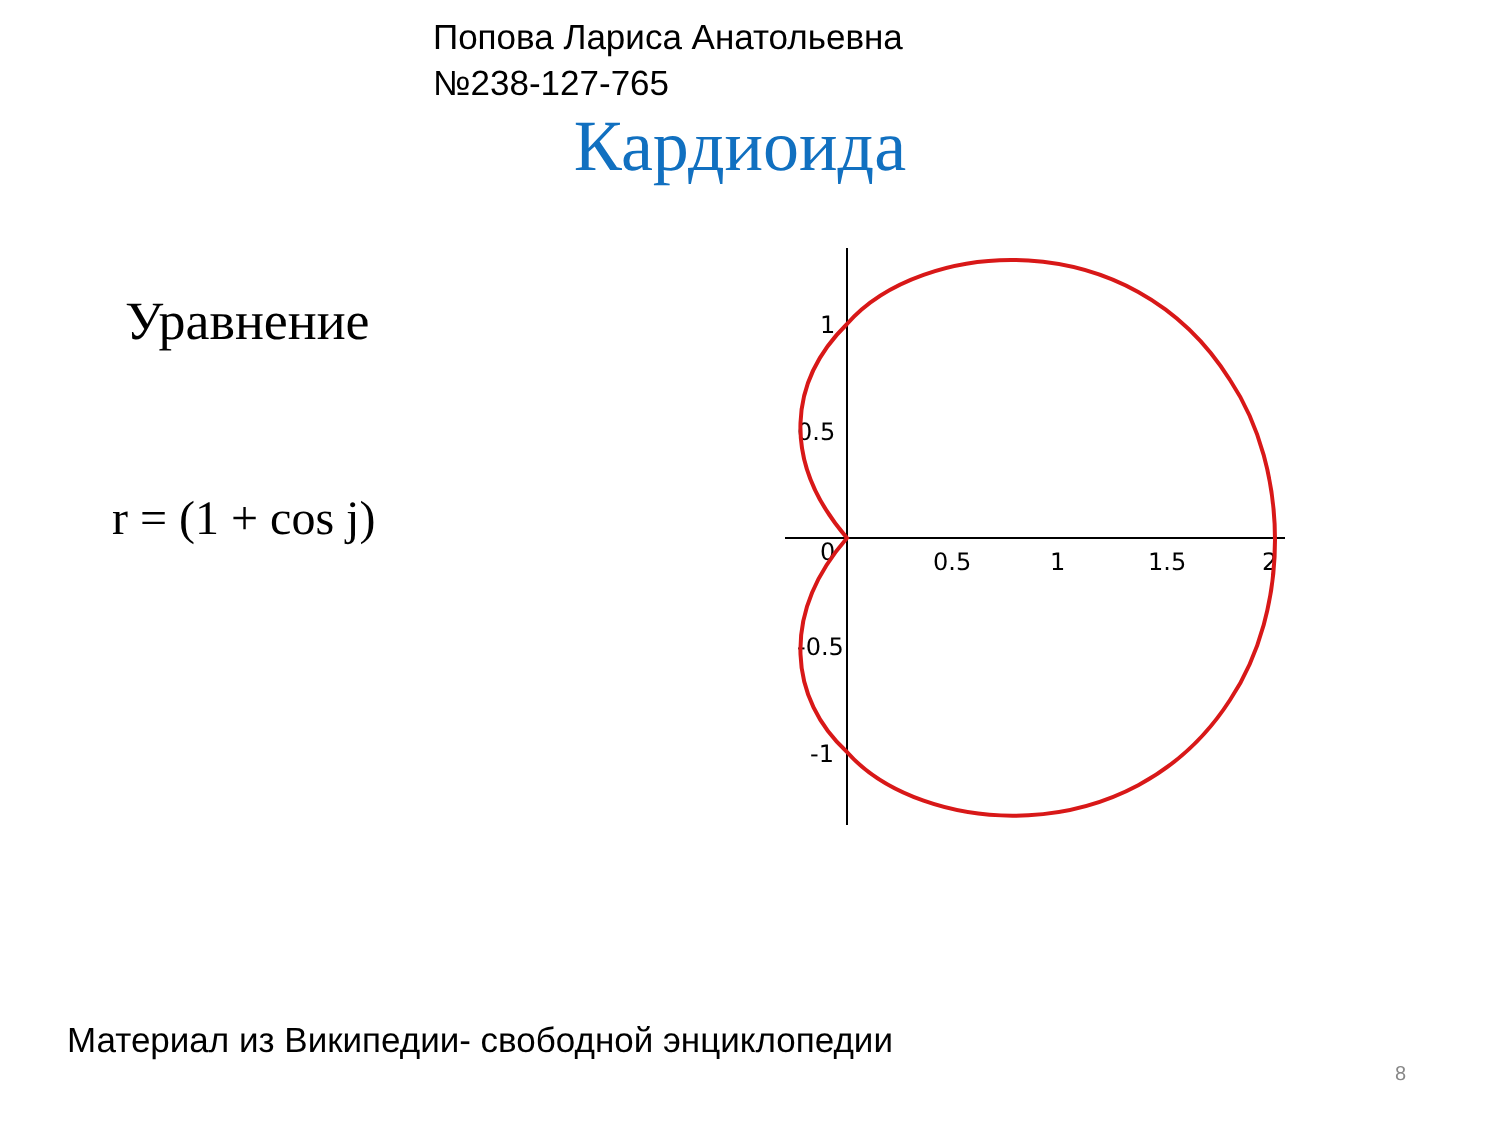Попова Лариса Анатольевна
№238-127-765
Кардиоида
Уравнение
r = (1 + cos j)
0.5
1
1.5
2
1
0.5
-0.5
-1
0
Материал из Википедии- свободной энциклопедии
8